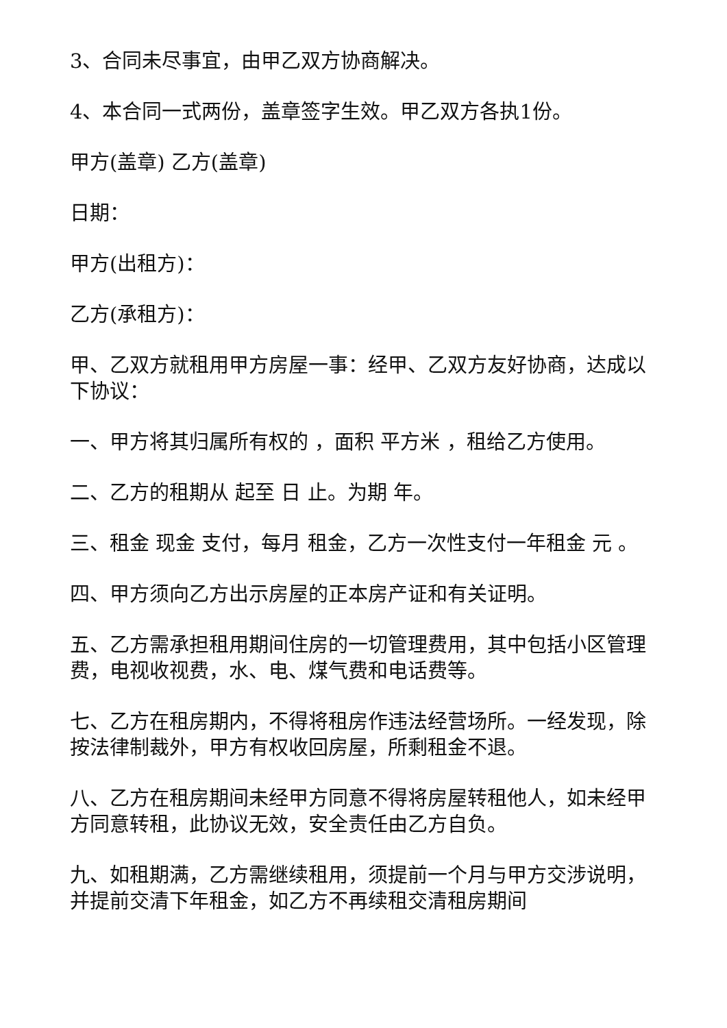3、合同未尽事宜，由甲乙双方协商解决。
4、本合同一式两份，盖章签字生效。甲乙双方各执1份。
甲方(盖章) 乙方(盖章)
日期：
甲方(出租方)：
乙方(承租方)：
甲、乙双方就租用甲方房屋一事：经甲、乙双方友好协商，达成以下协议：
一、甲方将其归属所有权的 ，面积 平方米 ，租给乙方使用。
二、乙方的租期从 起至 日 止。为期 年。
三、租金 现金 支付，每月 租金，乙方一次性支付一年租金 元 。
四、甲方须向乙方出示房屋的正本房产证和有关证明。
五、乙方需承担租用期间住房的一切管理费用，其中包括小区管理费，电视收视费，水、电、煤气费和电话费等。
七、乙方在租房期内，不得将租房作违法经营场所。一经发现，除按法律制裁外，甲方有权收回房屋，所剩租金不退。
八、乙方在租房期间未经甲方同意不得将房屋转租他人，如未经甲方同意转租，此协议无效，安全责任由乙方自负。
九、如租期满，乙方需继续租用，须提前一个月与甲方交涉说明，并提前交清下年租金，如乙方不再续租交清租房期间